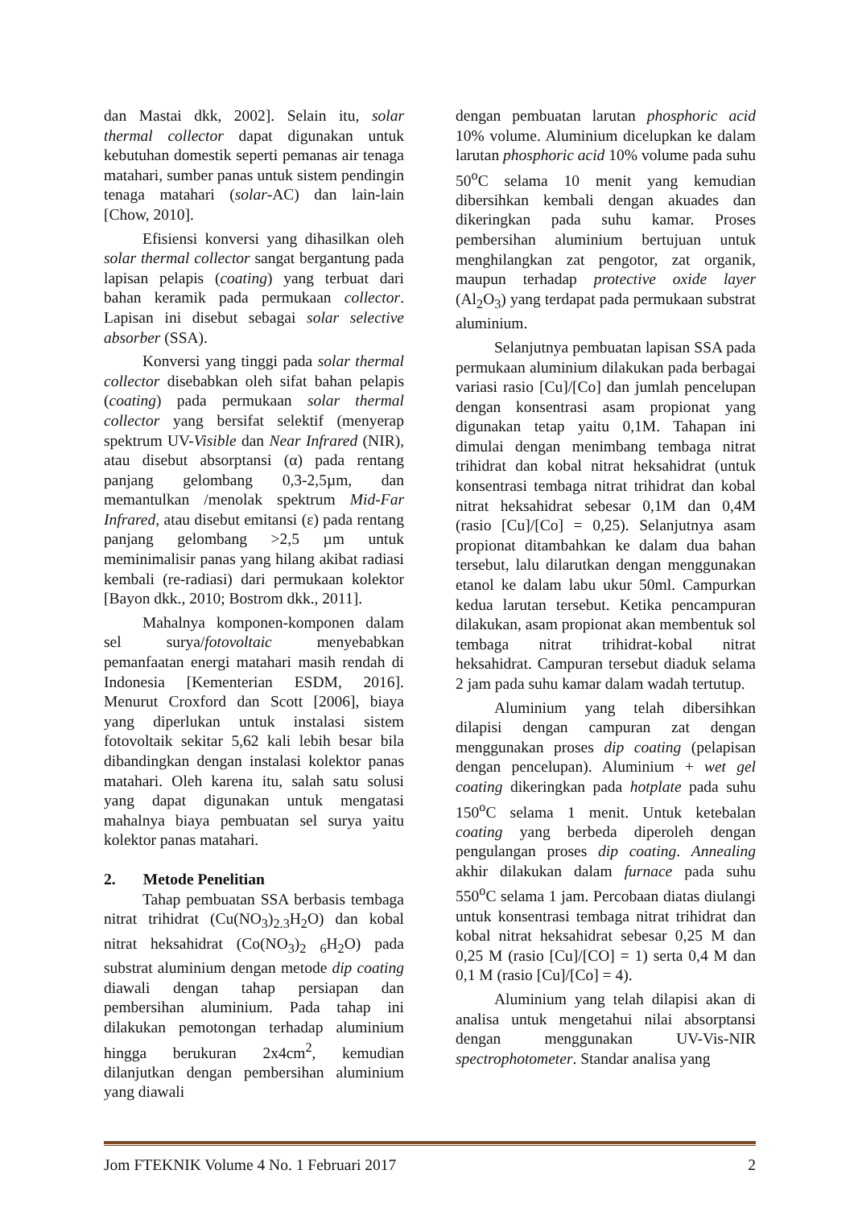dan Mastai dkk, 2002]. Selain itu, solar thermal collector dapat digunakan untuk kebutuhan domestik seperti pemanas air tenaga matahari, sumber panas untuk sistem pendingin tenaga matahari (solar-AC) dan lain-lain [Chow, 2010].
Efisiensi konversi yang dihasilkan oleh solar thermal collector sangat bergantung pada lapisan pelapis (coating) yang terbuat dari bahan keramik pada permukaan collector. Lapisan ini disebut sebagai solar selective absorber (SSA).
Konversi yang tinggi pada solar thermal collector disebabkan oleh sifat bahan pelapis (coating) pada permukaan solar thermal collector yang bersifat selektif (menyerap spektrum UV-Visible dan Near Infrared (NIR), atau disebut absorptansi (α) pada rentang panjang gelombang 0,3-2,5µm, dan memantulkan /menolak spektrum Mid-Far Infrared, atau disebut emitansi (ε) pada rentang panjang gelombang >2,5 µm untuk meminimalisir panas yang hilang akibat radiasi kembali (re-radiasi) dari permukaan kolektor [Bayon dkk., 2010; Bostrom dkk., 2011].
Mahalnya komponen-komponen dalam sel surya/fotovoltaic menyebabkan pemanfaatan energi matahari masih rendah di Indonesia [Kementerian ESDM, 2016]. Menurut Croxford dan Scott [2006], biaya yang diperlukan untuk instalasi sistem fotovoltaik sekitar 5,62 kali lebih besar bila dibandingkan dengan instalasi kolektor panas matahari. Oleh karena itu, salah satu solusi yang dapat digunakan untuk mengatasi mahalnya biaya pembuatan sel surya yaitu kolektor panas matahari.
2. Metode Penelitian
Tahap pembuatan SSA berbasis tembaga nitrat trihidrat (Cu(NO<sub>3</sub>)<sub>2.3</sub>H<sub>2</sub>O) dan kobal nitrat heksahidrat (Co(NO<sub>3</sub>)<sub>2</sub> <sub>6</sub>H<sub>2</sub>O) pada substrat aluminium dengan metode dip coating diawali dengan tahap persiapan dan pembersihan aluminium. Pada tahap ini dilakukan pemotongan terhadap aluminium hingga berukuran 2x4cm<sup>2</sup>, kemudian dilanjutkan dengan pembersihan aluminium yang diawali
dengan pembuatan larutan phosphoric acid 10% volume. Aluminium dicelupkan ke dalam larutan phosphoric acid 10% volume pada suhu 50<sup>o</sup>C selama 10 menit yang kemudian dibersihkan kembali dengan akuades dan dikeringkan pada suhu kamar. Proses pembersihan aluminium bertujuan untuk menghilangkan zat pengotor, zat organik, maupun terhadap protective oxide layer (Al<sub>2</sub>O<sub>3</sub>) yang terdapat pada permukaan substrat aluminium.
Selanjutnya pembuatan lapisan SSA pada permukaan aluminium dilakukan pada berbagai variasi rasio [Cu]/[Co] dan jumlah pencelupan dengan konsentrasi asam propionat yang digunakan tetap yaitu 0,1M. Tahapan ini dimulai dengan menimbang tembaga nitrat trihidrat dan kobal nitrat heksahidrat (untuk konsentrasi tembaga nitrat trihidrat dan kobal nitrat heksahidrat sebesar 0,1M dan 0,4M (rasio [Cu]/[Co] = 0,25). Selanjutnya asam propionat ditambahkan ke dalam dua bahan tersebut, lalu dilarutkan dengan menggunakan etanol ke dalam labu ukur 50ml. Campurkan kedua larutan tersebut. Ketika pencampuran dilakukan, asam propionat akan membentuk sol tembaga nitrat trihidrat-kobal nitrat heksahidrat. Campuran tersebut diaduk selama 2 jam pada suhu kamar dalam wadah tertutup.
Aluminium yang telah dibersihkan dilapisi dengan campuran zat dengan menggunakan proses dip coating (pelapisan dengan pencelupan). Aluminium + wet gel coating dikeringkan pada hotplate pada suhu 150<sup>o</sup>C selama 1 menit. Untuk ketebalan coating yang berbeda diperoleh dengan pengulangan proses dip coating. Annealing akhir dilakukan dalam furnace pada suhu 550<sup>o</sup>C selama 1 jam. Percobaan diatas diulangi untuk konsentrasi tembaga nitrat trihidrat dan kobal nitrat heksahidrat sebesar 0,25 M dan 0,25 M (rasio [Cu]/[CO] = 1) serta 0,4 M dan 0,1 M (rasio [Cu]/[Co] = 4).
Aluminium yang telah dilapisi akan di analisa untuk mengetahui nilai absorptansi dengan menggunakan UV-Vis-NIR spectrophotometer. Standar analisa yang
Jom FTEKNIK Volume 4 No. 1 Februari 2017 2